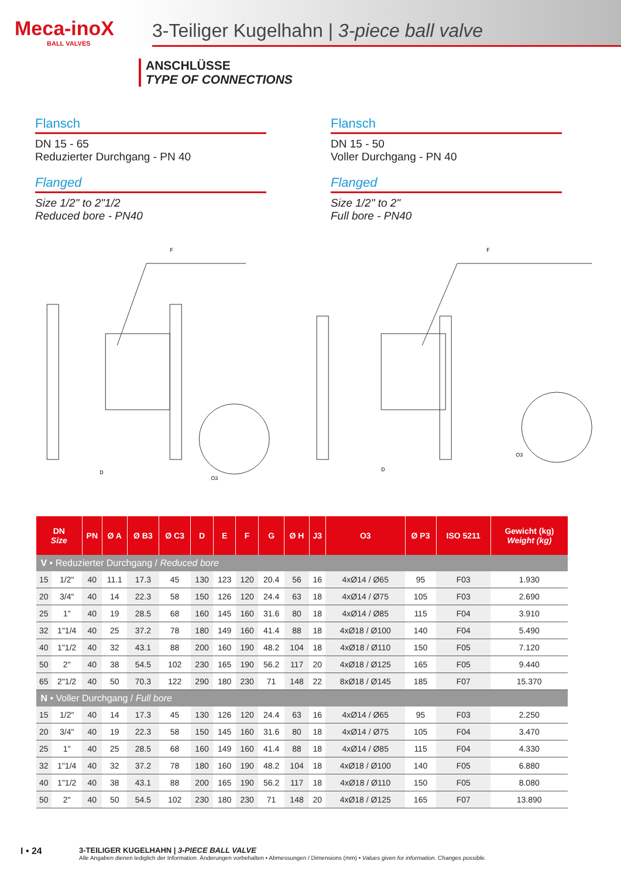Meca-inoX
BALL VALVES
3-Teiliger Kugelhahn | 3-piece ball valve
ANSCHLÜSSE
TYPE OF CONNECTIONS
Flansch
DN 15 - 65
Reduzierter Durchgang - PN 40
Flanged
Size 1/2" to 2"1/2
Reduced bore - PN40
Flansch
DN 15 - 50
Voller Durchgang - PN 40
Flanged
Size 1/2" to 2"
Full bore - PN40
F
D
O3
F
D
O3
| DN Size | | PN | Ø A | Ø B3 | Ø C3 | D | E | F | G | Ø H | J3 | O3 | Ø P3 | ISO 5211 | Gewicht (kg) Weight (kg) |
| --- | --- | --- | --- | --- | --- | --- | --- | --- | --- | --- | --- | --- | --- | --- | --- |
| V • Reduzierter Durchgang / Reduced bore | | | | | | | | | | | | | | | |
| 15 | 1/2" | 40 | 11.1 | 17.3 | 45 | 130 | 123 | 120 | 20.4 | 56 | 16 | 4xØ14 / Ø65 | 95 | F03 | 1.930 |
| 20 | 3/4" | 40 | 14 | 22.3 | 58 | 150 | 126 | 120 | 24.4 | 63 | 18 | 4xØ14 / Ø75 | 105 | F03 | 2.690 |
| 25 | 1" | 40 | 19 | 28.5 | 68 | 160 | 145 | 160 | 31.6 | 80 | 18 | 4xØ14 / Ø85 | 115 | F04 | 3.910 |
| 32 | 1"1/4 | 40 | 25 | 37.2 | 78 | 180 | 149 | 160 | 41.4 | 88 | 18 | 4xØ18 / Ø100 | 140 | F04 | 5.490 |
| 40 | 1"1/2 | 40 | 32 | 43.1 | 88 | 200 | 160 | 190 | 48.2 | 104 | 18 | 4xØ18 / Ø110 | 150 | F05 | 7.120 |
| 50 | 2" | 40 | 38 | 54.5 | 102 | 230 | 165 | 190 | 56.2 | 117 | 20 | 4xØ18 / Ø125 | 165 | F05 | 9.440 |
| 65 | 2"1/2 | 40 | 50 | 70.3 | 122 | 290 | 180 | 230 | 71 | 148 | 22 | 8xØ18 / Ø145 | 185 | F07 | 15.370 |
| N • Voller Durchgang / Full bore | | | | | | | | | | | | | | | |
| 15 | 1/2" | 40 | 14 | 17.3 | 45 | 130 | 126 | 120 | 24.4 | 63 | 16 | 4xØ14 / Ø65 | 95 | F03 | 2.250 |
| 20 | 3/4" | 40 | 19 | 22.3 | 58 | 150 | 145 | 160 | 31.6 | 80 | 18 | 4xØ14 / Ø75 | 105 | F04 | 3.470 |
| 25 | 1" | 40 | 25 | 28.5 | 68 | 160 | 149 | 160 | 41.4 | 88 | 18 | 4xØ14 / Ø85 | 115 | F04 | 4.330 |
| 32 | 1"1/4 | 40 | 32 | 37.2 | 78 | 180 | 160 | 190 | 48.2 | 104 | 18 | 4xØ18 / Ø100 | 140 | F05 | 6.880 |
| 40 | 1"1/2 | 40 | 38 | 43.1 | 88 | 200 | 165 | 190 | 56.2 | 117 | 18 | 4xØ18 / Ø110 | 150 | F05 | 8.080 |
| 50 | 2" | 40 | 50 | 54.5 | 102 | 230 | 180 | 230 | 71 | 148 | 20 | 4xØ18 / Ø125 | 165 | F07 | 13.890 |
I • 24
3-TEILIGER KUGELHAHN | 3-PIECE BALL VALVE
Alle Angaben dienen lediglich der Information. Änderungen vorbehalten • Abmessungen / Dimensions (mm) • Values given for information. Changes possible.